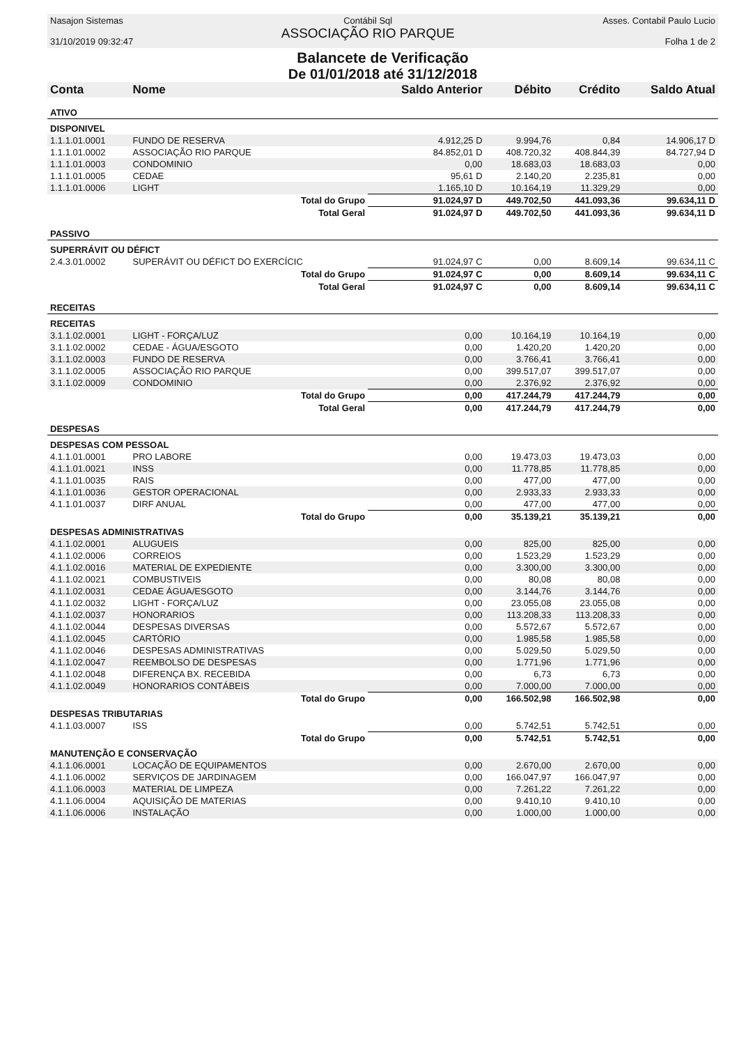Nasajon Sistemas
31/10/2019 09:32:47
Contábil Sql
ASSOCIAÇÃO RIO PARQUE
Asses. Contabil Paulo Lucio
Folha 1 de 2
Balancete de Verificação
De 01/01/2018 até 31/12/2018
| Conta | Nome | Saldo Anterior | Débito | Crédito | Saldo Atual |
| --- | --- | --- | --- | --- | --- |
| ATIVO | | | | | |
| DISPONIVEL | | | | | |
| 1.1.1.01.0001 | FUNDO DE RESERVA | 4.912,25 D | 9.994,76 | 0,84 | 14.906,17 D |
| 1.1.1.01.0002 | ASSOCIAÇÃO RIO PARQUE | 84.852,01 D | 408.720,32 | 408.844,39 | 84.727,94 D |
| 1.1.1.01.0003 | CONDOMINIO | 0,00 | 18.683,03 | 18.683,03 | 0,00 |
| 1.1.1.01.0005 | CEDAE | 95,61 D | 2.140,20 | 2.235,81 | 0,00 |
| 1.1.1.01.0006 | LIGHT | 1.165,10 D | 10.164,19 | 11.329,29 | 0,00 |
| | Total do Grupo | 91.024,97 D | 449.702,50 | 441.093,36 | 99.634,11 D |
| | Total Geral | 91.024,97 D | 449.702,50 | 441.093,36 | 99.634,11 D |
| PASSIVO | | | | | |
| SUPERRÁVIT OU DÉFICT | | | | | |
| 2.4.3.01.0002 | SUPERÁVIT OU DÉFICT DO EXERCÍCIC | 91.024,97 C | 0,00 | 8.609,14 | 99.634,11 C |
| | Total do Grupo | 91.024,97 C | 0,00 | 8.609,14 | 99.634,11 C |
| | Total Geral | 91.024,97 C | 0,00 | 8.609,14 | 99.634,11 C |
| RECEITAS | | | | | |
| RECEITAS | | | | | |
| 3.1.1.02.0001 | LIGHT - FORÇA/LUZ | 0,00 | 10.164,19 | 10.164,19 | 0,00 |
| 3.1.1.02.0002 | CEDAE - ÁGUA/ESGOTO | 0,00 | 1.420,20 | 1.420,20 | 0,00 |
| 3.1.1.02.0003 | FUNDO DE RESERVA | 0,00 | 3.766,41 | 3.766,41 | 0,00 |
| 3.1.1.02.0005 | ASSOCIAÇÃO RIO PARQUE | 0,00 | 399.517,07 | 399.517,07 | 0,00 |
| 3.1.1.02.0009 | CONDOMINIO | 0,00 | 2.376,92 | 2.376,92 | 0,00 |
| | Total do Grupo | 0,00 | 417.244,79 | 417.244,79 | 0,00 |
| | Total Geral | 0,00 | 417.244,79 | 417.244,79 | 0,00 |
| DESPESAS | | | | | |
| DESPESAS COM PESSOAL | | | | | |
| 4.1.1.01.0001 | PRO LABORE | 0,00 | 19.473,03 | 19.473,03 | 0,00 |
| 4.1.1.01.0021 | INSS | 0,00 | 11.778,85 | 11.778,85 | 0,00 |
| 4.1.1.01.0035 | RAIS | 0,00 | 477,00 | 477,00 | 0,00 |
| 4.1.1.01.0036 | GESTOR OPERACIONAL | 0,00 | 2.933,33 | 2.933,33 | 0,00 |
| 4.1.1.01.0037 | DIRF ANUAL | 0,00 | 477,00 | 477,00 | 0,00 |
| | Total do Grupo | 0,00 | 35.139,21 | 35.139,21 | 0,00 |
| DESPESAS ADMINISTRATIVAS | | | | | |
| 4.1.1.02.0001 | ALUGUEIS | 0,00 | 825,00 | 825,00 | 0,00 |
| 4.1.1.02.0006 | CORREIOS | 0,00 | 1.523,29 | 1.523,29 | 0,00 |
| 4.1.1.02.0016 | MATERIAL DE EXPEDIENTE | 0,00 | 3.300,00 | 3.300,00 | 0,00 |
| 4.1.1.02.0021 | COMBUSTIVEIS | 0,00 | 80,08 | 80,08 | 0,00 |
| 4.1.1.02.0031 | CEDAE ÁGUA/ESGOTO | 0,00 | 3.144,76 | 3.144,76 | 0,00 |
| 4.1.1.02.0032 | LIGHT - FORÇA/LUZ | 0,00 | 23.055,08 | 23.055,08 | 0,00 |
| 4.1.1.02.0037 | HONORARIOS | 0,00 | 113.208,33 | 113.208,33 | 0,00 |
| 4.1.1.02.0044 | DESPESAS DIVERSAS | 0,00 | 5.572,67 | 5.572,67 | 0,00 |
| 4.1.1.02.0045 | CARTÓRIO | 0,00 | 1.985,58 | 1.985,58 | 0,00 |
| 4.1.1.02.0046 | DESPESAS ADMINISTRATIVAS | 0,00 | 5.029,50 | 5.029,50 | 0,00 |
| 4.1.1.02.0047 | REEMBOLSO DE DESPESAS | 0,00 | 1.771,96 | 1.771,96 | 0,00 |
| 4.1.1.02.0048 | DIFERENÇA BX. RECEBIDA | 0,00 | 6,73 | 6,73 | 0,00 |
| 4.1.1.02.0049 | HONORARIOS CONTÁBEIS | 0,00 | 7.000,00 | 7.000,00 | 0,00 |
| | Total do Grupo | 0,00 | 166.502,98 | 166.502,98 | 0,00 |
| DESPESAS TRIBUTARIAS | | | | | |
| 4.1.1.03.0007 | ISS | 0,00 | 5.742,51 | 5.742,51 | 0,00 |
| | Total do Grupo | 0,00 | 5.742,51 | 5.742,51 | 0,00 |
| MANUTENÇÃO E CONSERVAÇÃO | | | | | |
| 4.1.1.06.0001 | LOCAÇÃO DE EQUIPAMENTOS | 0,00 | 2.670,00 | 2.670,00 | 0,00 |
| 4.1.1.06.0002 | SERVIÇOS DE JARDINAGEM | 0,00 | 166.047,97 | 166.047,97 | 0,00 |
| 4.1.1.06.0003 | MATERIAL DE LIMPEZA | 0,00 | 7.261,22 | 7.261,22 | 0,00 |
| 4.1.1.06.0004 | AQUISIÇÃO DE MATERIAS | 0,00 | 9.410,10 | 9.410,10 | 0,00 |
| 4.1.1.06.0006 | INSTALAÇÃO | 0,00 | 1.000,00 | 1.000,00 | 0,00 |